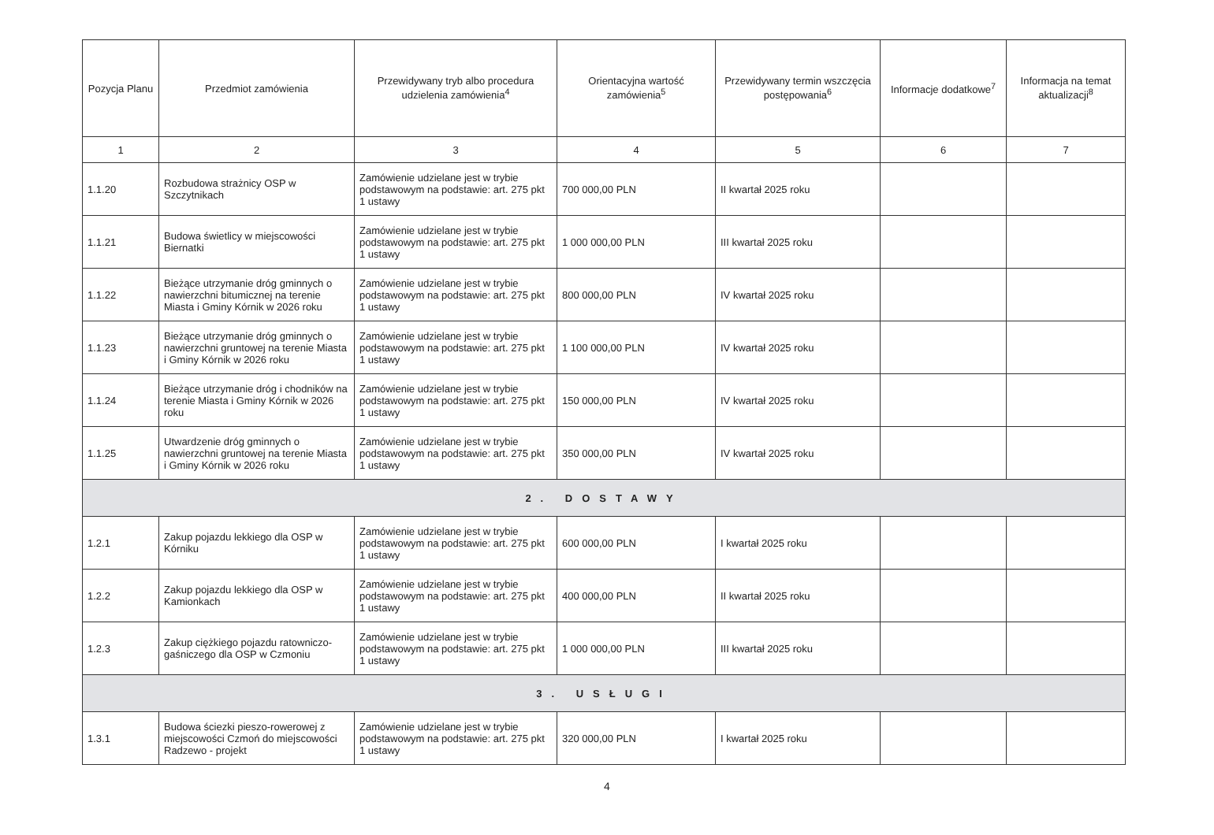| Pozycja Planu | Przedmiot zamówienia | Przewidywany tryb albo procedura udzielenia zamówienia<sup>4</sup> | Orientacyjna wartość zamówienia<sup>5</sup> | Przewidywany termin wszczęcia postępowania<sup>6</sup> | Informacje dodatkowe<sup>7</sup> | Informacja na temat aktualizacji<sup>8</sup> |
| --- | --- | --- | --- | --- | --- | --- |
| 1 | 2 | 3 | 4 | 5 | 6 | 7 |
| 1.1.20 | Rozbudowa strażnicy OSP w Szczytnikach | Zamówienie udzielane jest w trybie podstawowym na podstawie: art. 275 pkt 1 ustawy | 700 000,00 PLN | II kwartał 2025 roku | | |
| 1.1.21 | Budowa świetlicy w miejscowości Biernatki | Zamówienie udzielane jest w trybie podstawowym na podstawie: art. 275 pkt 1 ustawy | 1 000 000,00 PLN | III kwartał 2025 roku | | |
| 1.1.22 | Bieżące utrzymanie dróg gminnych o nawierzchni bitumicznej na terenie Miasta i Gminy Kórnik w 2026 roku | Zamówienie udzielane jest w trybie podstawowym na podstawie: art. 275 pkt 1 ustawy | 800 000,00 PLN | IV kwartał 2025 roku | | |
| 1.1.23 | Bieżące utrzymanie dróg gminnych o nawierzchni gruntowej na terenie Miasta i Gminy Kórnik w 2026 roku | Zamówienie udzielane jest w trybie podstawowym na podstawie: art. 275 pkt 1 ustawy | 1 100 000,00 PLN | IV kwartał 2025 roku | | |
| 1.1.24 | Bieżące utrzymanie dróg i chodników na terenie Miasta i Gminy Kórnik w 2026 roku | Zamówienie udzielane jest w trybie podstawowym na podstawie: art. 275 pkt 1 ustawy | 150 000,00 PLN | IV kwartał 2025 roku | | |
| 1.1.25 | Utwardzenie dróg gminnych o nawierzchni gruntowej na terenie Miasta i Gminy Kórnik w 2026 roku | Zamówienie udzielane jest w trybie podstawowym na podstawie: art. 275 pkt 1 ustawy | 350 000,00 PLN | IV kwartał 2025 roku | | |
| 2. DOSTAWY | | | | | | |
| 1.2.1 | Zakup pojazdu lekkiego dla OSP w Kórniku | Zamówienie udzielane jest w trybie podstawowym na podstawie: art. 275 pkt 1 ustawy | 600 000,00 PLN | I kwartał 2025 roku | | |
| 1.2.2 | Zakup pojazdu lekkiego dla OSP w Kamionkach | Zamówienie udzielane jest w trybie podstawowym na podstawie: art. 275 pkt 1 ustawy | 400 000,00 PLN | II kwartał 2025 roku | | |
| 1.2.3 | Zakup ciężkiego pojazdu ratowniczo-gaśniczego dla OSP w Czmoniu | Zamówienie udzielane jest w trybie podstawowym na podstawie: art. 275 pkt 1 ustawy | 1 000 000,00 PLN | III kwartał 2025 roku | | |
| 3. USŁUGI | | | | | | |
| 1.3.1 | Budowa ściezki pieszo-rowerowej z miejscowości Czmoń do miejscowości Radzewo - projekt | Zamówienie udzielane jest w trybie podstawowym na podstawie: art. 275 pkt 1 ustawy | 320 000,00 PLN | I kwartał 2025 roku | | |
4